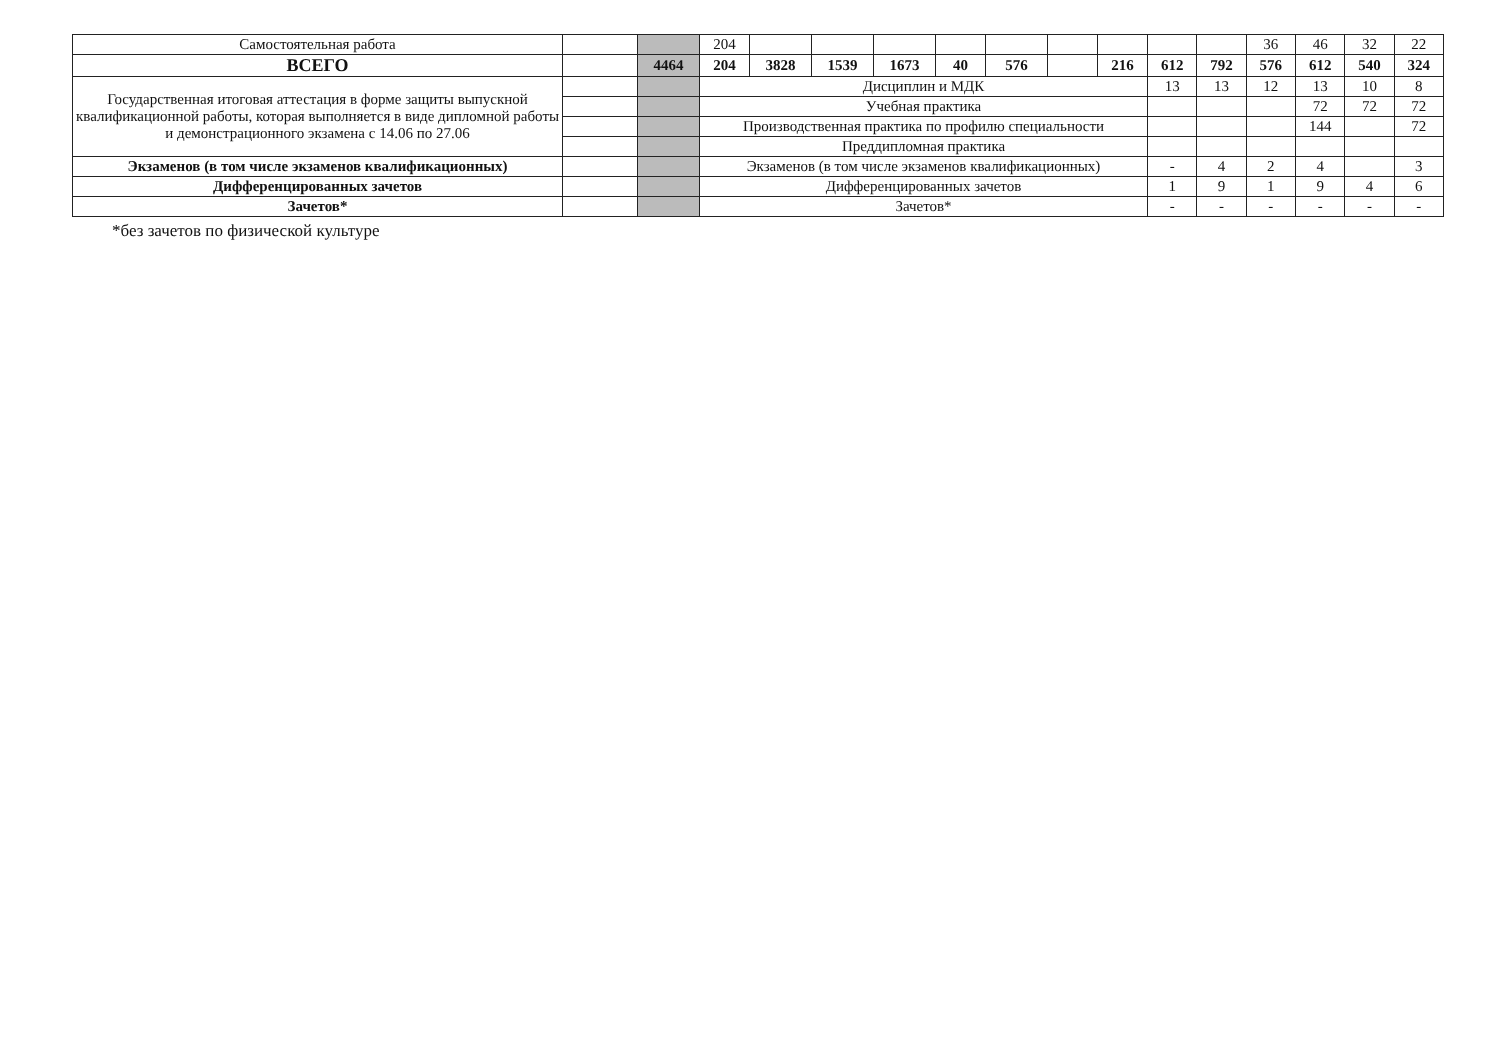| Самостоятельная работа | | | 204 | | | | | | | | | | 36 | 46 | 32 | 22 |
| ВСЕГО | | 4464 | 204 | 3828 | 1539 | 1673 | 40 | 576 | | 216 | 612 | 792 | 576 | 612 | 540 | 324 |
| Государственная итоговая аттестация в форме защиты выпускной квалификационной работы, которая выполняется в виде дипломной работы и демонстрационного экзамена с 14.06 по 27.06 | | | Дисциплин и МДК | | | | | | | | 13 | 13 | 12 | 13 | 10 | 8 |
| | | | Учебная практика | | | | | | | | | | | 72 | 72 | 72 |
| | | | Производственная практика по профилю специальности | | | | | | | | | | | 144 | | 72 |
| | | | Преддипломная практика | | | | | | | | | | | | | |
| Экзаменов (в том числе экзаменов квалификационных) | | | Экзаменов (в том числе экзаменов квалификационных) | | | | | | | | - | 4 | 2 | 4 | | 3 |
| Дифференцированных зачетов | | | Дифференцированных зачетов | | | | | | | | 1 | 9 | 1 | 9 | 4 | 6 |
| Зачетов* | | | Зачетов* | | | | | | | | - | - | - | - | - | - |
*без зачетов по физической культуре